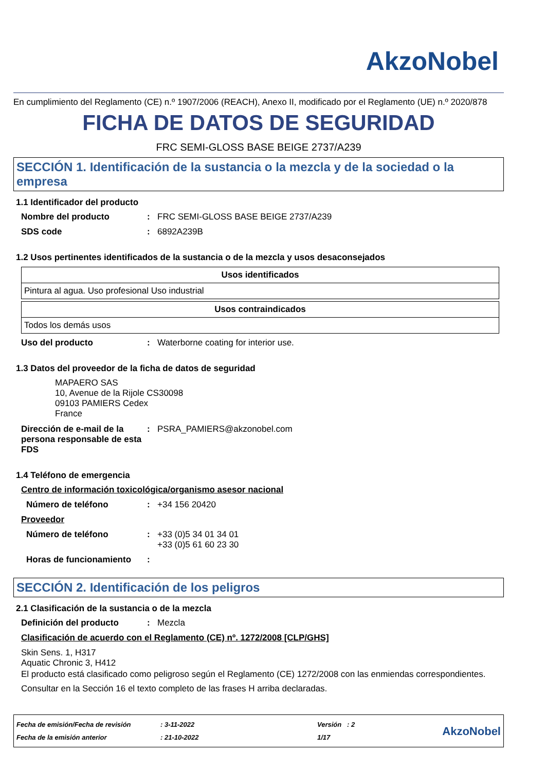AkzoNobel
En cumplimiento del Reglamento (CE) n.º 1907/2006 (REACH), Anexo II, modificado por el Reglamento (UE) n.º 2020/878
FICHA DE DATOS DE SEGURIDAD
FRC SEMI-GLOSS BASE BEIGE 2737/A239
SECCIÓN 1. Identificación de la sustancia o la mezcla y de la sociedad o la empresa
1.1 Identificador del producto
Nombre del producto: FRC SEMI-GLOSS BASE BEIGE 2737/A239
SDS code: 6892A239B
1.2 Usos pertinentes identificados de la sustancia o de la mezcla y usos desaconsejados
| Usos identificados |
| --- |
| Pintura al agua. Uso profesional Uso industrial |
| Usos contraindicados |
| --- |
| Todos los demás usos |
Uso del producto: Waterborne coating for interior use.
1.3 Datos del proveedor de la ficha de datos de seguridad
MAPAERO SAS
10, Avenue de la Rijole CS30098
09103 PAMIERS Cedex
France
Dirección de e-mail de la persona responsable de esta FDS: PSRA_PAMIERS@akzonobel.com
1.4 Teléfono de emergencia
Centro de información toxicológica/organismo asesor nacional
Número de teléfono: +34 156 20420
Proveedor
Número de teléfono: +33 (0)5 34 01 34 01
+33 (0)5 61 60 23 30
Horas de funcionamiento:
SECCIÓN 2. Identificación de los peligros
2.1 Clasificación de la sustancia o de la mezcla
Definición del producto: Mezcla
Clasificación de acuerdo con el Reglamento (CE) nº. 1272/2008 [CLP/GHS]
Skin Sens. 1, H317
Aquatic Chronic 3, H412
El producto está clasificado como peligroso según el Reglamento (CE) 1272/2008 con las enmiendas correspondientes.
Consultar en la Sección 16 el texto completo de las frases H arriba declaradas.
Fecha de emisión/Fecha de revisión
Fecha de la emisión anterior
: 3-11-2022
: 21-10-2022
Versión : 2
1/17
AkzoNobel